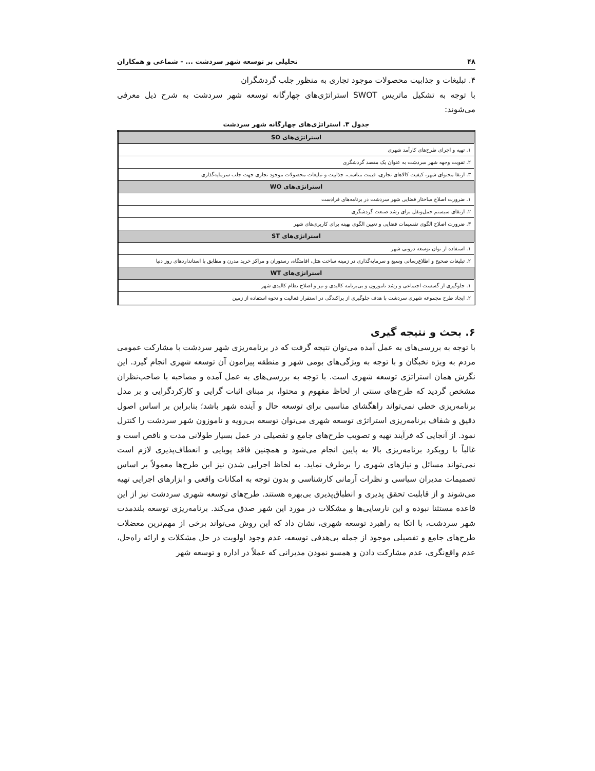۴۸ تحلیلی بر توسعه شهر سردشت ... - شماعی و همکاران
۴. تبلیغات و جذابیت محصولات موجود تجاری به منظور جلب گردشگران
با توجه به تشکیل ماتریس SWOT استراتژی‌های چهارگانه توسعه شهر سردشت به شرح ذیل معرفی می‌شوند:
جدول ۳. استراتژی‌های چهارگانه شهر سردشت
| استراتژی‌های SO |
| --- |
| ۱. تهیه و اجرای طرح‌های کارآمد شهری |
| ۲. تقویت وجهه شهر سردشت به عنوان یک مقصد گردشگری |
| ۳. ارتقا محتوای شهر، کیفیت کالاهای تجاری، قیمت مناسب، جذابیت و تبلیغات محصولات موجود تجاری جهت جلب سرمایه‌گذاری |
| استراتژی‌های WO |
| ۱. ضرورت اصلاح ساختار فضایی شهر سردشت در برنامه‌های فرادست |
| ۲. ارتقای سیستم حمل‌ونقل برای رشد صنعت گردشگری |
| ۳. ضرورت اصلاح الگوی تقسیمات فضایی و تعیین الگوی بهینه برای کاربری‌های شهر |
| استراتژی‌های ST |
| ۱. استفاده از توان توسعه درونی شهر |
| ۲. تبلیغات صحیح و اطلاع‌رسانی وسیع و سرمایه‌گذاری در زمینه ساخت هتل، اقامتگاه، رستوران و مراکز خرید مدرن و مطابق با استانداردهای روز دنیا |
| استراتژی‌های WT |
| ۱. جلوگیری از گسست اجتماعی و رشد ناموزون و بی‌برنامه کالبدی و نیز و اصلاح نظام کالبدی شهر |
| ۲. ایجاد طرح مجموعه شهری سردشت با هدف جلوگیری از پراکندگی در استقرار فعالیت و نحوه استفاده از زمین |
۶. بحث و نتیجه گیری
با توجه به بررسی‌های به عمل آمده می‌توان نتیجه گرفت که در برنامه‌ریزی شهر سردشت با مشارکت عمومی مردم به ویژه نخبگان و با توجه به ویژگی‌های بومی شهر و منطقه پیرامون آن توسعه شهری انجام گیرد. این نگرش همان استراتژی توسعه شهری است. با توجه به بررسی‌های به عمل آمده و مصاحبه با صاحب‌نظران مشخص گردید که طرح‌های سنتی از لحاظ مفهوم و محتوا، بر مبنای اثبات گرایی و کارکردگرایی و بر مدل برنامه‌ریزی خطی نمی‌تواند راهگشای مناسبی برای توسعه حال و آینده شهر باشد؛ بنابراین بر اساس اصول دقیق و شفاف برنامه‌ریزی استراتژی توسعه شهری می‌توان توسعه بی‌رویه و ناموزون شهر سردشت را کنترل نمود. از آنجایی که فرآیند تهیه و تصویب طرح‌های جامع و تفصیلی در عمل بسیار طولانی مدت و ناقص است و غالباً با رویکرد برنامه‌ریزی بالا به پایین انجام می‌شود و همچنین فاقد پویایی و انعطاف‌پذیری لازم است نمی‌تواند مسائل و نیازهای شهری را برطرف نماید. به لحاظ اجرایی شدن نیز این طرح‌ها معمولاً بر اساس تصمیمات مدیران سیاسی و نظرات آرمانی کارشناسی و بدون توجه به امکانات واقعی و ابزارهای اجرایی تهیه می‌شوند و از قابلیت تحقق پذیری و انطباق‌پذیری بی‌بهره هستند. طرح‌های توسعه شهری سردشت نیز از این قاعده مستثنا نبوده و این نارسایی‌ها و مشکلات در مورد این شهر صدق می‌کند. برنامه‌ریزی توسعه بلندمدت شهر سردشت، با اتکا به راهبرد توسعه شهری، نشان داد که این روش می‌تواند برخی از مهم‌ترین معضلات طرح‌های جامع و تفصیلی موجود از جمله بی‌هدفی توسعه، عدم وجود اولویت در حل مشکلات و ارائه راه‌حل، عدم واقع‌نگری، عدم مشارکت دادن و همسو نمودن مدیرانی که عملاً در اداره و توسعه شهر